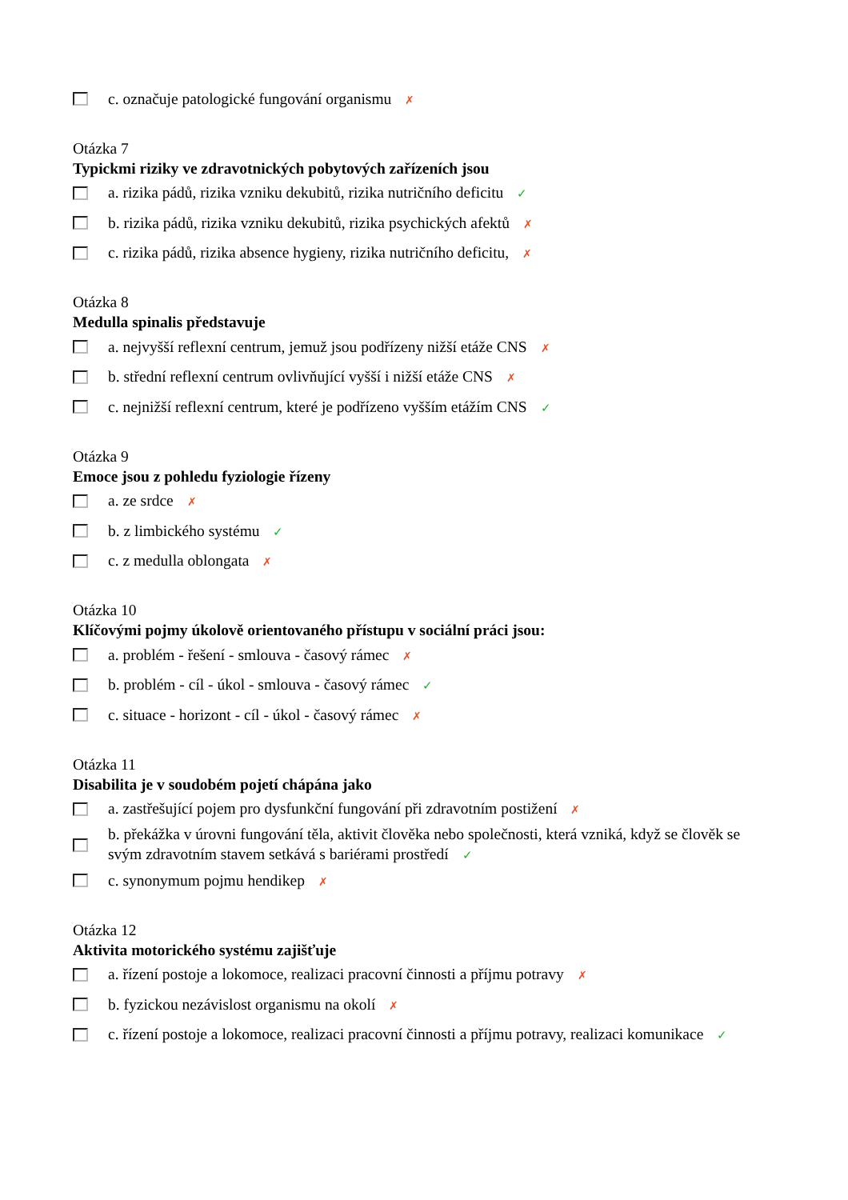c. označuje patologické fungování organismu ✗
Otázka 7
Typickmi riziky ve zdravotnických pobytových zařízeních jsou
a. rizika pádů, rizika vzniku dekubitů, rizika nutričního deficitu ✓
b. rizika pádů, rizika vzniku dekubitů, rizika psychických afektů ✗
c. rizika pádů, rizika absence hygieny, rizika nutričního deficitu, ✗
Otázka 8
Medulla spinalis představuje
a. nejvyšší reflexní centrum, jemuž jsou podřízeny nižší etáže CNS ✗
b. střední reflexní centrum ovlivňující vyšší i nižší etáže CNS ✗
c. nejnižší reflexní centrum, které je podřízeno vyšším etážím CNS ✓
Otázka 9
Emoce jsou z pohledu fyziologie řízeny
a. ze srdce ✗
b. z limbického systému ✓
c. z medulla oblongata ✗
Otázka 10
Klíčovými pojmy úkolově orientovaného přístupu v sociální práci jsou:
a. problém - řešení - smlouva - časový rámec ✗
b. problém - cíl - úkol - smlouva - časový rámec ✓
c. situace - horizont - cíl - úkol - časový rámec ✗
Otázka 11
Disabilita je v soudobém pojetí chápána jako
a. zastřešující pojem pro dysfunkční fungování při zdravotním postižení ✗
b. překážka v úrovni fungování těla, aktivit člověka nebo společnosti, která vzniká, když se člověk se svým zdravotním stavem setkává s bariérami prostředí ✓
c. synonymum pojmu hendikep ✗
Otázka 12
Aktivita motorického systému zajišťuje
a. řízení postoje a lokomoce, realizaci pracovní činnosti a příjmu potravy ✗
b. fyzickou nezávislost organismu na okolí ✗
c. řízení postoje a lokomoce, realizaci pracovní činnosti a příjmu potravy, realizaci komunikace ✓